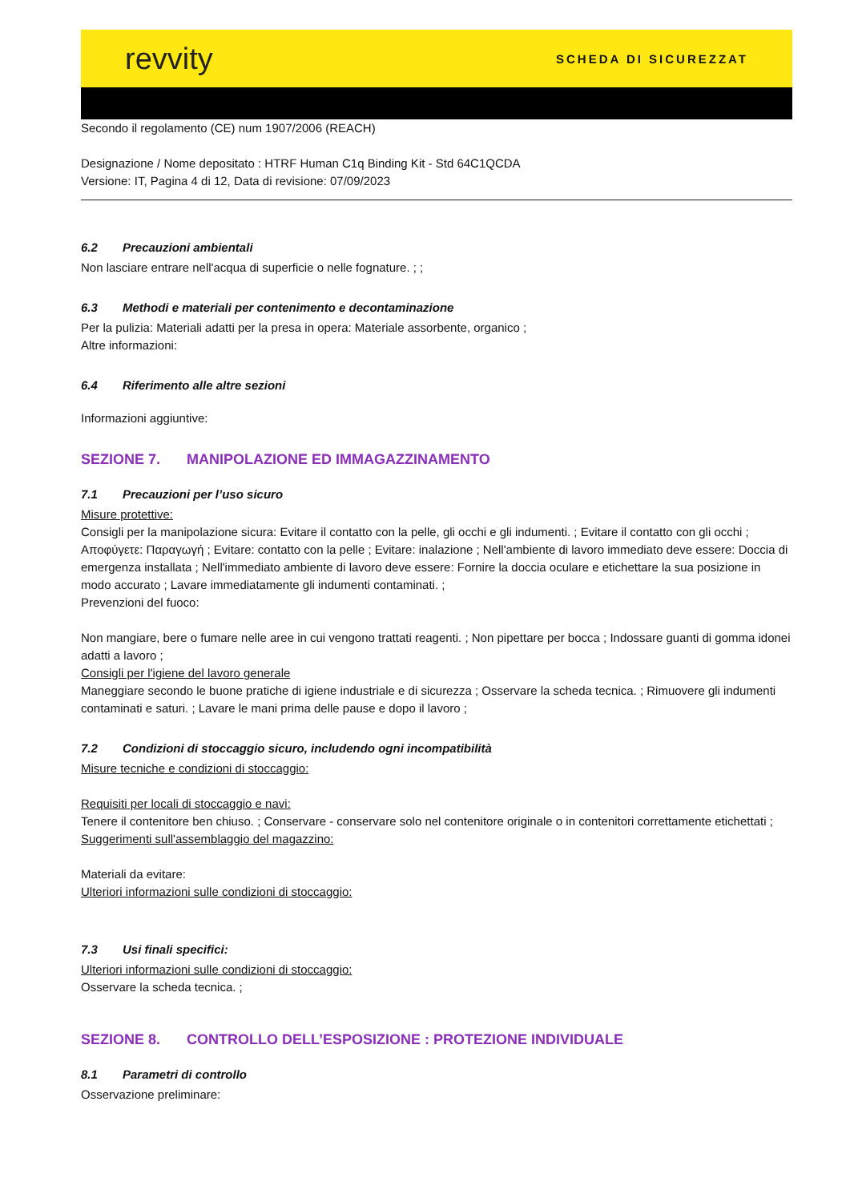revvity
SCHEDA DI SICUREZZAT
Secondo il regolamento (CE) num 1907/2006 (REACH)
Designazione / Nome depositato : HTRF Human C1q Binding Kit - Std 64C1QCDA
Versione: IT, Pagina 4 di 12, Data di revisione: 07/09/2023
6.2 Precauzioni ambientali
Non lasciare entrare nell'acqua di superficie o nelle fognature. ; ;
6.3 Methodi e materiali per contenimento e decontaminazione
Per la pulizia: Materiali adatti per la presa in opera: Materiale assorbente, organico ;
Altre informazioni:
6.4 Riferimento alle altre sezioni
Informazioni aggiuntive:
SEZIONE 7. MANIPOLAZIONE ED IMMAGAZZINAMENTO
7.1 Precauzioni per l’uso sicuro
Misure protettive:
Consigli per la manipolazione sicura: Evitare il contatto con la pelle, gli occhi e gli indumenti. ; Evitare il contatto con gli occhi ; Αποφύγετε: Παραγωγή ; Evitare: contatto con la pelle ; Evitare: inalazione ; Nell'ambiente di lavoro immediato deve essere: Doccia di emergenza installata ; Nell'immediato ambiente di lavoro deve essere: Fornire la doccia oculare e etichettare la sua posizione in modo accurato ; Lavare immediatamente gli indumenti contaminati. ;
Prevenzioni del fuoco:
Non mangiare, bere o fumare nelle aree in cui vengono trattati reagenti. ; Non pipettare per bocca ; Indossare guanti di gomma idonei adatti a lavoro ;
Consigli per l'igiene del lavoro generale
Maneggiare secondo le buone pratiche di igiene industriale e di sicurezza ; Osservare la scheda tecnica. ; Rimuovere gli indumenti contaminati e saturi. ; Lavare le mani prima delle pause e dopo il lavoro ;
7.2 Condizioni di stoccaggio sicuro, includendo ogni incompatibilità
Misure tecniche e condizioni di stoccaggio:
Requisiti per locali di stoccaggio e navi:
Tenere il contenitore ben chiuso. ; Conservare - conservare solo nel contenitore originale o in contenitori correttamente etichettati ;
Suggerimenti sull'assemblaggio del magazzino:
Materiali da evitare:
Ulteriori informazioni sulle condizioni di stoccaggio:
7.3 Usi finali specifici:
Ulteriori informazioni sulle condizioni di stoccaggio:
Osservare la scheda tecnica. ;
SEZIONE 8. CONTROLLO DELL’ESPOSIZIONE : PROTEZIONE INDIVIDUALE
8.1 Parametri di controllo
Osservazione preliminare: